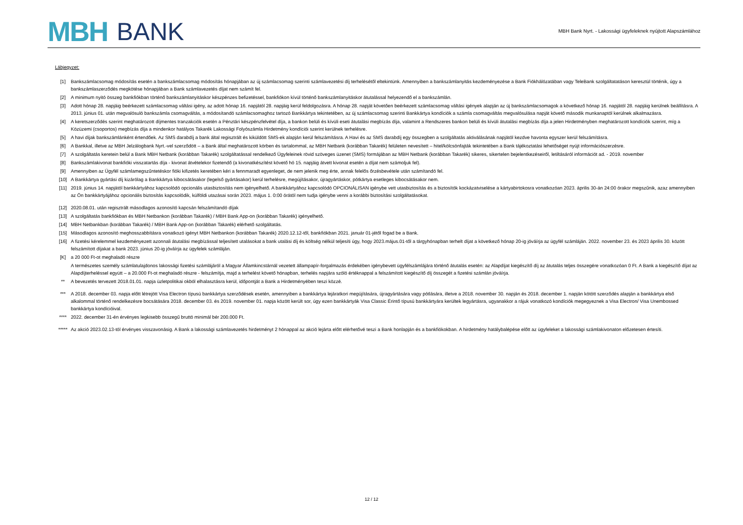MBH BANK
MBH Bank Nyrt. - Lakossági ügyfeleknek nyújtott Alapszámlához
Lábjegyzet:
[1] Bankszámlacsomag módosítás esetén a bankszámlacsomag módosítás hónapjában az új számlacsomag szerinti számlavezetési díj terhelésétől eltekintünk. Amennyiben a bankszámlanyitás kezdeményezése a Bank Fiókhálózatában vagy TeleBank szolgáltatatáson keresztül történik, úgy a bankszámlaszerződés megkötése hónapjában a Bank számlavezetés díjat nem számít fel.
[2] A minimum nyitó összeg bankfiókban történő bankszámlanyitáskor készpénzes befizetéssel, bankfiókon kívül történő bankszámlanyitáskor átutalással helyezendő el a bankszámlán.
[3] Adott hónap 28. napjáig beérkezett számlacsomag váltási igény, az adott hónap 16. napjától 28. napjáig kerül feldolgozásra. A hónap 28. napját követően beérkezett számlacsomag váltási igények alapján az új bankszámlacsomagok a következő hónap 16. napjától 28. napjáig kerülnek beállításra. A 2013. június 01. után megvalósuló bankszámla csomagváltás, a módosítandó számlacsomaghoz tartozó Bankkártya tekintetében, az új számlacsomag szerinti Bankkártya kondíciók a számla csomagváltás megvalósulása napját követő második munkanaptól kerülnek alkalmazásra.
[4] A keretszerződés szerint meghatározott díjmentes tranzakciók esetén a Pénztári készpénzfelvétel díja, a bankon belüli és kívüli eseti átutalási megbízás díja, valamint a Rendszeres bankon belüli és kívüli átutalási megbízás díja a jelen Hirdetményben meghatározott kondíciók szerint, míg a Közüzemi (csoportos) megbízás díja a mindenkor hatályos Takarék Lakossági Folyószámla Hirdetmény kondíciói szerint kerülnek terhelésre.
[5] A havi díjak bankszámlánként értendőek. Az SMS darabdíj a bank által regisztrált és kiküldött SMS-ek alapján kerül felszámításra. A Havi és az SMS darabdíj egy összegben a szolgáltatás aktiválásának napjától kezdve havonta egyszer kerül felszámításra.
[6] A Bankkal, illetve az MBH Jelzálogbank Nyrt.-vel szerződött – a Bank által meghatározott körben és tartalommal, az MBH Netbank (korábban Takarék) felületen nevesített – hitel/kölcsönfajták tekintetében a Bank tájékoztatási lehetőséget nyújt információszerzésre.
[7] A szolgáltatás keretein belül a Bank MBH Netbank (korábban Takarék) szolgáltatással rendelkező Ügyfeleinek rövid szöveges üzenet (SMS) formájában az MBH Netbank (korábban Takarék) sikeres, sikertelen bejelentkezéseiről, letiltásáról információt ad. - 2019. november
[8] Bankszámlakivonat bankfióki visszatartás díja - kivonat átvételekor fizetendő (a kivonatkészítést követő hó 15. napjáig átvett kivonat esetén a díjat nem számoljuk fel).
[9] Amennyiben az Ügyfél számlamegszűntetéskor fióki kifizetés keretében kéri a fennmaradt egyenleget, de nem jelenik meg érte, annak felelős őrzésbevétele után számítandó fel.
[10] A Bankkártya gyártási díj kizárólag a Bankkártya kibocsátásakor (legelső gyártásakor) kerül terhelésre, megújításakor, újragyártáskor, pótkártya esetleges kibocsátásakor nem.
[11] 2019. június 14. napjától bankkártyához kapcsolódó opcionális utasbiztosítás nem igényelhető. A bankkártyához kapcsolódó OPCIONÁLISAN igénybe vett utasbiztosítás és a biztosítók kockázatviselése a kártyabirtokosra vonatkozóan 2023. április 30-án 24:00 órakor megszűnik, azaz amennyiben az Ön bankkártyájához opcionális biztosítás kapcsolódik, külföldi utazásai során 2023. május 1. 0:00 órától nem tudja igénybe venni a korábbi biztosítási szolgáltatásokat.
[12] 2020.08.01. után regisztrált másodlagos azonosító kapcsán felszámítandó díjak
[13] A szolgáltatás bankfiókban és MBH Netbankon (korábban Takarék) / MBH Bank App-on (korábban Takarék) igényelhető.
[14] MBH Netbankban (korábban Takarék) / MBH Bank App-on (korábban Takarék) elérhető szolgáltatás.
[15] Másodlagos azonosító meghosszabbításra vonatkozó igényt MBH Netbankon (korábban Takarék) 2020.12.12-től, bankfiókban 2021. január 01-jétől fogad be a Bank.
[16] A fizetési kérelemmel kezdeményezett azonnali átutalási megbízással teljesített utalásokat a bank utalási díj és költség nélkül teljesíti úgy, hogy 2023.május.01-től a tárgyhónapban terhelt díjat a következő hónap 20-ig jóváírja az ügyfél számláján. 2022. november 23. és 2023 április 30. között felszámított díjakat a bank 2023. június 20-ig jóváírja az ügyfelek számláján.
[K] a 20 000 Ft-ot meghaladó részre
A természetes személy számlatulajdonos lakossági fizetési számlájáról a Magyar Államkincstárnál vezetett állampapír-forgalmazás érdekében igénybevett ügyfélszámlájára történő átutalás esetén: az Alapdíjat kiegészítő díj az átutalás teljes összegére vonatkozóan 0 Ft. A Bank a kiegészítő díjat az Alapdíjterheléssel együtt – a 20.000 Ft-ot meghaladó részre - felszámítja, majd a terhelést követő hónapban, terhelés napjára szóló értéknappal a felszámított kiegészítő díj összegét a fizetési számlán jóváírja.
** A bevezetés tervezett 2018.01.01. napja üzletpolitikai okból elhalasztásra kerül, időpontját a Bank a Hirdetményében teszi közzé.
*** A 2018. december 03. napja előtt létrejött Visa Electron típusú bankkártya szerződések esetén, amennyiben a bankkártya lejáratkori megújítására, újragyártására vagy pótlására, illetve a 2018. november 30. napján és 2018. december 1. napján kötött szerződés alapján a bankkártya első alkalommal történő rendelkezésre bocsátására 2018. december 03. és 2019. november 01. napja között került sor, úgy ezen bankkártyák Visa Classic Érintő típusú bankkártyára kerültek legyártásra, ugyanakkor a rájuk vonatkozó kondíciók megegyeznek a Visa Electron/ Visa Unembossed bankkártya kondícióival.
**** 2022. december 31-én érvényes legkisebb összegű bruttó minimál bér 200.000 Ft.
***** Az akció 2023.02.13-tól érvényes visszavonásig. A Bank a lakossági számlavezetés hirdetményt 2 hónappal az akció lejárta előtt elérhetővé teszi a Bank honlapján és a bankfiókokban. A hirdetmény hatálybalépése előtt az ügyfeleket a lakossági számlakivonaton előzetesen értesíti.
12 / 12